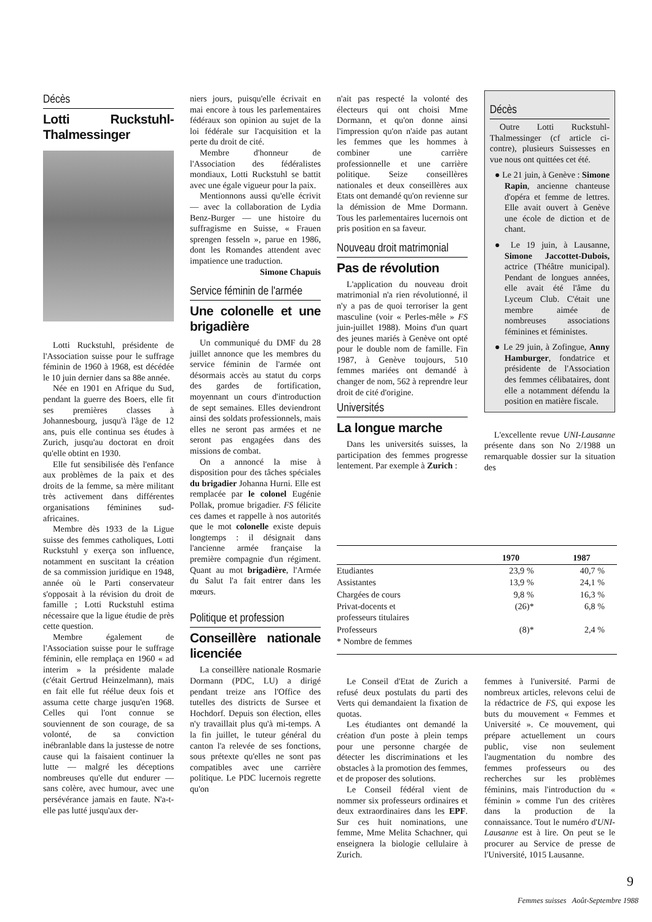Décès
Lotti Ruckstuhl-Thalmessinger
Lotti Ruckstuhl, présidente de l'Association suisse pour le suffrage féminin de 1960 à 1968, est décédée le 10 juin dernier dans sa 88e année.
Née en 1901 en Afrique du Sud, pendant la guerre des Boers, elle fit ses premières classes à Johannesbourg, jusqu'à l'âge de 12 ans, puis elle continua ses études à Zurich, jusqu'au doctorat en droit qu'elle obtint en 1930.
Elle fut sensibilisée dès l'enfance aux problèmes de la paix et des droits de la femme, sa mère militant très activement dans différentes organisations féminines sud-africaines.
Membre dès 1933 de la Ligue suisse des femmes catholiques, Lotti Ruckstuhl y exerça son influence, notamment en suscitant la création de sa commission juridique en 1948, année où le Parti conservateur s'opposait à la révision du droit de famille ; Lotti Ruckstuhl estima nécessaire que la ligue étudie de près cette question.
Membre également de l'Association suisse pour le suffrage féminin, elle remplaça en 1960 « ad interim » la présidente malade (c'était Gertrud Heinzelmann), mais en fait elle fut réélue deux fois et assuma cette charge jusqu'en 1968. Celles qui l'ont connue se souviennent de son courage, de sa volonté, de sa conviction inébranlable dans la justesse de notre cause qui la faisaient continuer la lutte — malgré les déceptions nombreuses qu'elle dut endurer — sans colère, avec humour, avec une persévérance jamais en faute. N'a-t-elle pas lutté jusqu'aux der-
niers jours, puisqu'elle écrivait en mai encore à tous les parlementaires fédéraux son opinion au sujet de la loi fédérale sur l'acquisition et la perte du droit de cité.
Membre d'honneur de l'Association des fédéralistes mondiaux, Lotti Ruckstuhl se battit avec une égale vigueur pour la paix.
Mentionnons aussi qu'elle écrivit — avec la collaboration de Lydia Benz-Burger — une histoire du suffragisme en Suisse, « Frauen sprengen fesseln », parue en 1986, dont les Romandes attendent avec impatience une traduction.
Simone Chapuis
Service féminin de l'armée
Une colonelle et une brigadière
Un communiqué du DMF du 28 juillet annonce que les membres du service féminin de l'armée ont désormais accès au statut du corps des gardes de fortification, moyennant un cours d'introduction de sept semaines. Elles deviendront ainsi des soldats professionnels, mais elles ne seront pas armées et ne seront pas engagées dans des missions de combat.
On a annoncé la mise à disposition pour des tâches spéciales du brigadier Johanna Hurni. Elle est remplacée par le colonel Eugénie Pollak, promue brigadier. FS félicite ces dames et rappelle à nos autorités que le mot colonelle existe depuis longtemps : il désignait dans l'ancienne armée française la première compagnie d'un régiment. Quant au mot brigadière, l'Armée du Salut l'a fait entrer dans les mœurs.
Politique et profession
Conseillère nationale licenciée
La conseillère nationale Rosmarie Dormann (PDC, LU) a dirigé pendant treize ans l'Office des tutelles des districts de Sursee et Hochdorf. Depuis son élection, elles n'y travaillait plus qu'à mi-temps. A la fin juillet, le tuteur général du canton l'a relevée de ses fonctions, sous prétexte qu'elles ne sont pas compatibles avec une carrière politique. Le PDC lucernois regrette qu'on
n'ait pas respecté la volonté des électeurs qui ont choisi Mme Dormann, et qu'on donne ainsi l'impression qu'on n'aide pas autant les femmes que les hommes à combiner une carrière professionnelle et une carrière politique. Seize conseillères nationales et deux conseillères aux Etats ont demandé qu'on revienne sur la démission de Mme Dormann. Tous les parlementaires lucernois ont pris position en sa faveur.
Nouveau droit matrimonial
Pas de révolution
L'application du nouveau droit matrimonial n'a rien révolutionné, il n'y a pas de quoi terroriser la gent masculine (voir « Perles-mêle » FS juin-juillet 1988). Moins d'un quart des jeunes mariés à Genève ont opté pour le double nom de famille. Fin 1987, à Genève toujours, 510 femmes mariées ont demandé à changer de nom, 562 à reprendre leur droit de cité d'origine.
Universités
La longue marche
Dans les universités suisses, la participation des femmes progresse lentement. Par exemple à Zurich :
Décès
Outre Lotti Ruckstuhl-Thalmessinger (cf article ci-contre), plusieurs Suissesses en vue nous ont quittées cet été.
● Le 21 juin, à Genève : Simone Rapin, ancienne chanteuse d'opéra et femme de lettres. Elle avait ouvert à Genève une école de diction et de chant.
● Le 19 juin, à Lausanne, Simone Jaccottet-Dubois, actrice (Théâtre municipal). Pendant de longues années, elle avait été l'âme du Lyceum Club. C'était une membre aimée de nombreuses associations féminines et féministes.
● Le 29 juin, à Zofingue, Anny Hamburger, fondatrice et présidente de l'Association des femmes célibataires, dont elle a notamment défendu la position en matière fiscale.
L'excellente revue UNI-Lausanne présente dans son No 2/1988 un remarquable dossier sur la situation des
| | 1970 | 1987 |
| --- | --- | --- |
| Etudiantes | 23,9 % | 40,7 % |
| Assistantes | 13,9 % | 24,1 % |
| Chargées de cours | 9,8 % | 16,3 % |
| Privat-docents et professeurs titulaires | (26)* | 6,8 % |
| Professeurs | (8)* | 2,4 % |
| * Nombre de femmes | | |
Le Conseil d'Etat de Zurich a refusé deux postulats du parti des Verts qui demandaient la fixation de quotas.
Les étudiantes ont demandé la création d'un poste à plein temps pour une personne chargée de détecter les discriminations et les obstacles à la promotion des femmes, et de proposer des solutions.
Le Conseil fédéral vient de nommer six professeurs ordinaires et deux extraordinaires dans les EPF. Sur ces huit nominations, une femme, Mme Melita Schachner, qui enseignera la biologie cellulaire à Zurich.
femmes à l'université. Parmi de nombreux articles, relevons celui de la rédactrice de FS, qui expose les buts du mouvement « Femmes et Université ». Ce mouvement, qui prépare actuellement un cours public, vise non seulement l'augmentation du nombre des femmes professeurs ou des recherches sur les problèmes féminins, mais l'introduction du « féminin » comme l'un des critères dans la production de la connaissance. Tout le numéro d'UNI-Lausanne est à lire. On peut se le procurer au Service de presse de l'Université, 1015 Lausanne.
9
Femmes suisses Août-Septembre 1988